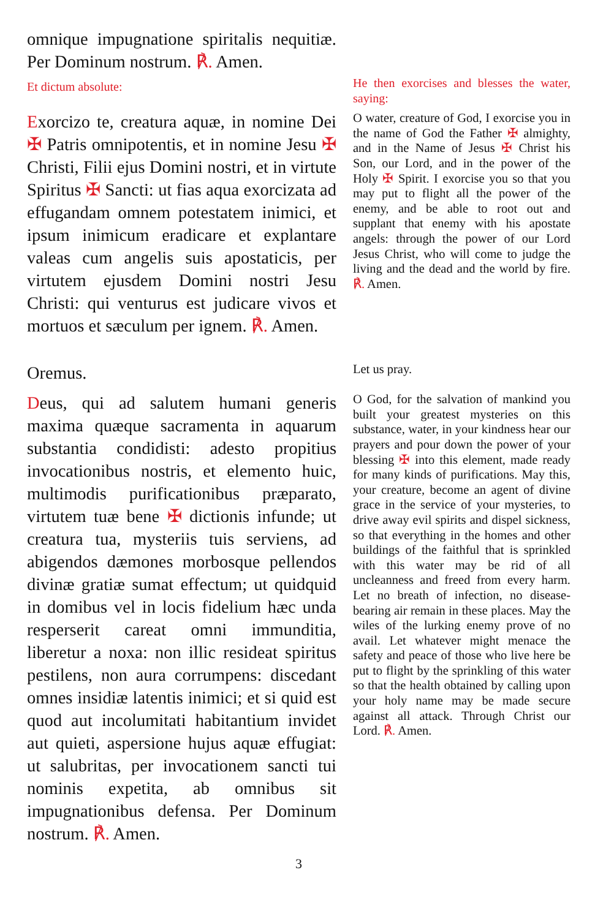omnique impugnatione spiritalis nequitiæ. Per Dominum nostrum. ℟. Amen.
Et dictum absolute:
He then exorcises and blesses the water, saying:
Exorcizo te, creatura aquæ, in nomine Dei ✠ Patris omnipotentis, et in nomine Jesu ✠ Christi, Filii ejus Domini nostri, et in virtute Spiritus ✠ Sancti: ut fias aqua exorcizata ad effugandam omnem potestatem inimici, et ipsum inimicum eradicare et explantare valeas cum angelis suis apostaticis, per virtutem ejusdem Domini nostri Jesu Christi: qui venturus est judicare vivos et mortuos et sæculum per ignem. ℟. Amen.
O water, creature of God, I exorcise you in the name of God the Father ✠ almighty, and in the Name of Jesus ✠ Christ his Son, our Lord, and in the power of the Holy ✠ Spirit. I exorcise you so that you may put to flight all the power of the enemy, and be able to root out and supplant that enemy with his apostate angels: through the power of our Lord Jesus Christ, who will come to judge the living and the dead and the world by fire. ℟. Amen.
Oremus.
Let us pray.
Deus, qui ad salutem humani generis maxima quæque sacramenta in aquarum substantia condidisti: adesto propitius invocationibus nostris, et elemento huic, multimodis purificationibus præparato, virtutem tuæ bene ✠ dictionis infunde; ut creatura tua, mysteriis tuis serviens, ad abigendos dæmones morbosque pellendos divinæ gratiæ sumat effectum; ut quidquid in domibus vel in locis fidelium hæc unda resperserit careat omni immunditia, liberetur a noxa: non illic resideat spiritus pestilens, non aura corrumpens: discedant omnes insidiæ latentis inimici; et si quid est quod aut incolumitati habitantium invidet aut quieti, aspersione hujus aquæ effugiat: ut salubritas, per invocationem sancti tui nominis expetita, ab omnibus sit impugnationibus defensa. Per Dominum nostrum. ℟. Amen.
O God, for the salvation of mankind you built your greatest mysteries on this substance, water, in your kindness hear our prayers and pour down the power of your blessing ✠ into this element, made ready for many kinds of purifications. May this, your creature, become an agent of divine grace in the service of your mysteries, to drive away evil spirits and dispel sickness, so that everything in the homes and other buildings of the faithful that is sprinkled with this water may be rid of all uncleanness and freed from every harm. Let no breath of infection, no disease-bearing air remain in these places. May the wiles of the lurking enemy prove of no avail. Let whatever might menace the safety and peace of those who live here be put to flight by the sprinkling of this water so that the health obtained by calling upon your holy name may be made secure against all attack. Through Christ our Lord. ℟. Amen.
3